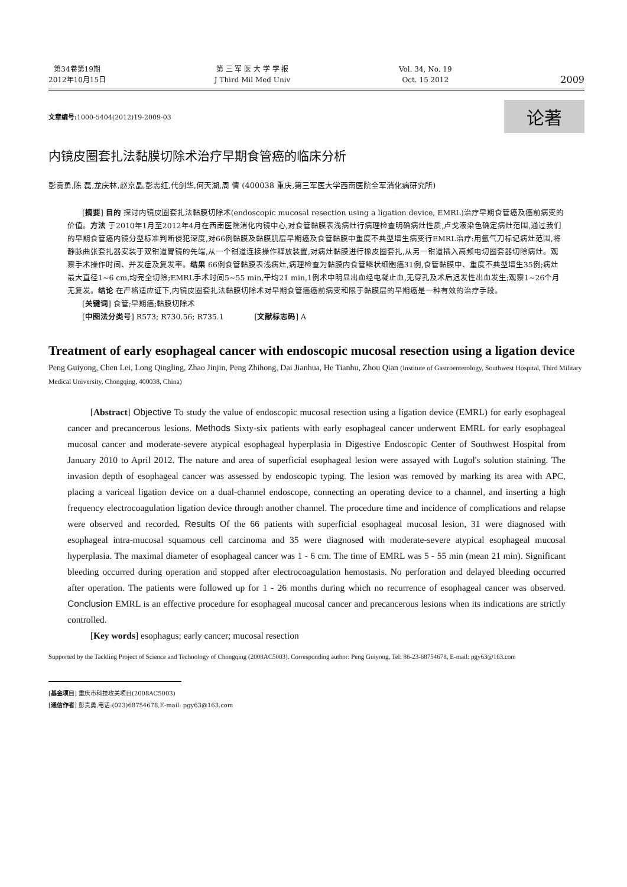第34卷第19期
2012年10月15日
第 三 军 医 大 学 学 报
J Third Mil Med Univ
Vol. 34, No. 19
Oct. 15 2012
2009
文章编号: 1000-5404(2012)19-2009-03
论著
内镜皮圈套扎法黏膜切除术治疗早期食管癌的临床分析
彭贵勇,陈 磊,龙庆林,赵京晶,彭志红,代剑华,何天湖,周 倩 (400038 重庆,第三军医大学西南医院全军消化病研究所)
[摘要] 目的 探讨内镜皮圈套扎法黏膜切除术(endoscopic mucosal resection using a ligation device, EMRL)治疗早期食管癌及癌前病变的价值。方法 于2010年1月至2012年4月在西南医院消化内镜中心,对食管黏膜表浅病灶行病理检查明确病灶性质,卢戈液染色确定病灶范围,通过我们的早期食管癌内镜分型标准判断侵犯深度,对66例黏膜及黏膜肌层早期癌及食管黏膜中重度不典型增生病变行EMRL治疗:用氩气刀标记病灶范围,将静脉曲张套扎器安装于双钳道胃镜的先端,从一个钳道连接操作释放装置,对病灶黏膜进行橡皮圈套扎,从另一钳道插入高频电切圈套器切除病灶。观察手术操作时间、并发症及复发率。结果 66例食管黏膜表浅病灶,病理检查为黏膜内食管鳞状细胞癌31例,食管黏膜中、重度不典型增生35例;病灶最大直径1~6 cm,均完全切除;EMRL手术时间5~55 min,平均21 min,1例术中明显出血经电凝止血,无穿孔及术后迟发性出血发生;观察1~26个月无复发。结论 在严格适应证下,内镜皮圈套扎法黏膜切除术对早期食管癌癌前病变和限于黏膜层的早期癌是一种有效的治疗手段。
[关键词] 食管;早期癌;黏膜切除术
[中图法分类号] R573; R730.56; R735.1 [文献标志码] A
Treatment of early esophageal cancer with endoscopic mucosal resection using a ligation device
Peng Guiyong, Chen Lei, Long Qingling, Zhao Jinjin, Peng Zhihong, Dai Jianhua, He Tianhu, Zhou Qian (Institute of Gastroenterology, Southwest Hospital, Third Military Medical University, Chongqing, 400038, China)
[Abstract] Objective To study the value of endoscopic mucosal resection using a ligation device (EMRL) for early esophageal cancer and precancerous lesions. Methods Sixty-six patients with early esophageal cancer underwent EMRL for early esophageal mucosal cancer and moderate-severe atypical esophageal hyperplasia in Digestive Endoscopic Center of Southwest Hospital from January 2010 to April 2012. The nature and area of superficial esophageal lesion were assayed with Lugol's solution staining. The invasion depth of esophageal cancer was assessed by endoscopic typing. The lesion was removed by marking its area with APC, placing a variceal ligation device on a dual-channel endoscope, connecting an operating device to a channel, and inserting a high frequency electrocoagulation ligation device through another channel. The procedure time and incidence of complications and relapse were observed and recorded. Results Of the 66 patients with superficial esophageal mucosal lesion, 31 were diagnosed with esophageal intra-mucosal squamous cell carcinoma and 35 were diagnosed with moderate-severe atypical esophageal mucosal hyperplasia. The maximal diameter of esophageal cancer was 1 - 6 cm. The time of EMRL was 5 - 55 min (mean 21 min). Significant bleeding occurred during operation and stopped after electrocoagulation hemostasis. No perforation and delayed bleeding occurred after operation. The patients were followed up for 1 - 26 months during which no recurrence of esophageal cancer was observed. Conclusion EMRL is an effective procedure for esophageal mucosal cancer and precancerous lesions when its indications are strictly controlled.
[Key words] esophagus; early cancer; mucosal resection
Supported by the Tackling Project of Science and Technology of Chongqing (2008AC5003). Corresponding author: Peng Guiyong, Tel: 86-23-68754678, E-mail: pgy63@163.com
[基金项目] 重庆市科技攻关项目(2008AC5003)
[通信作者] 彭贵勇,电话:(023)68754678,E-mail: pgy63@163.com